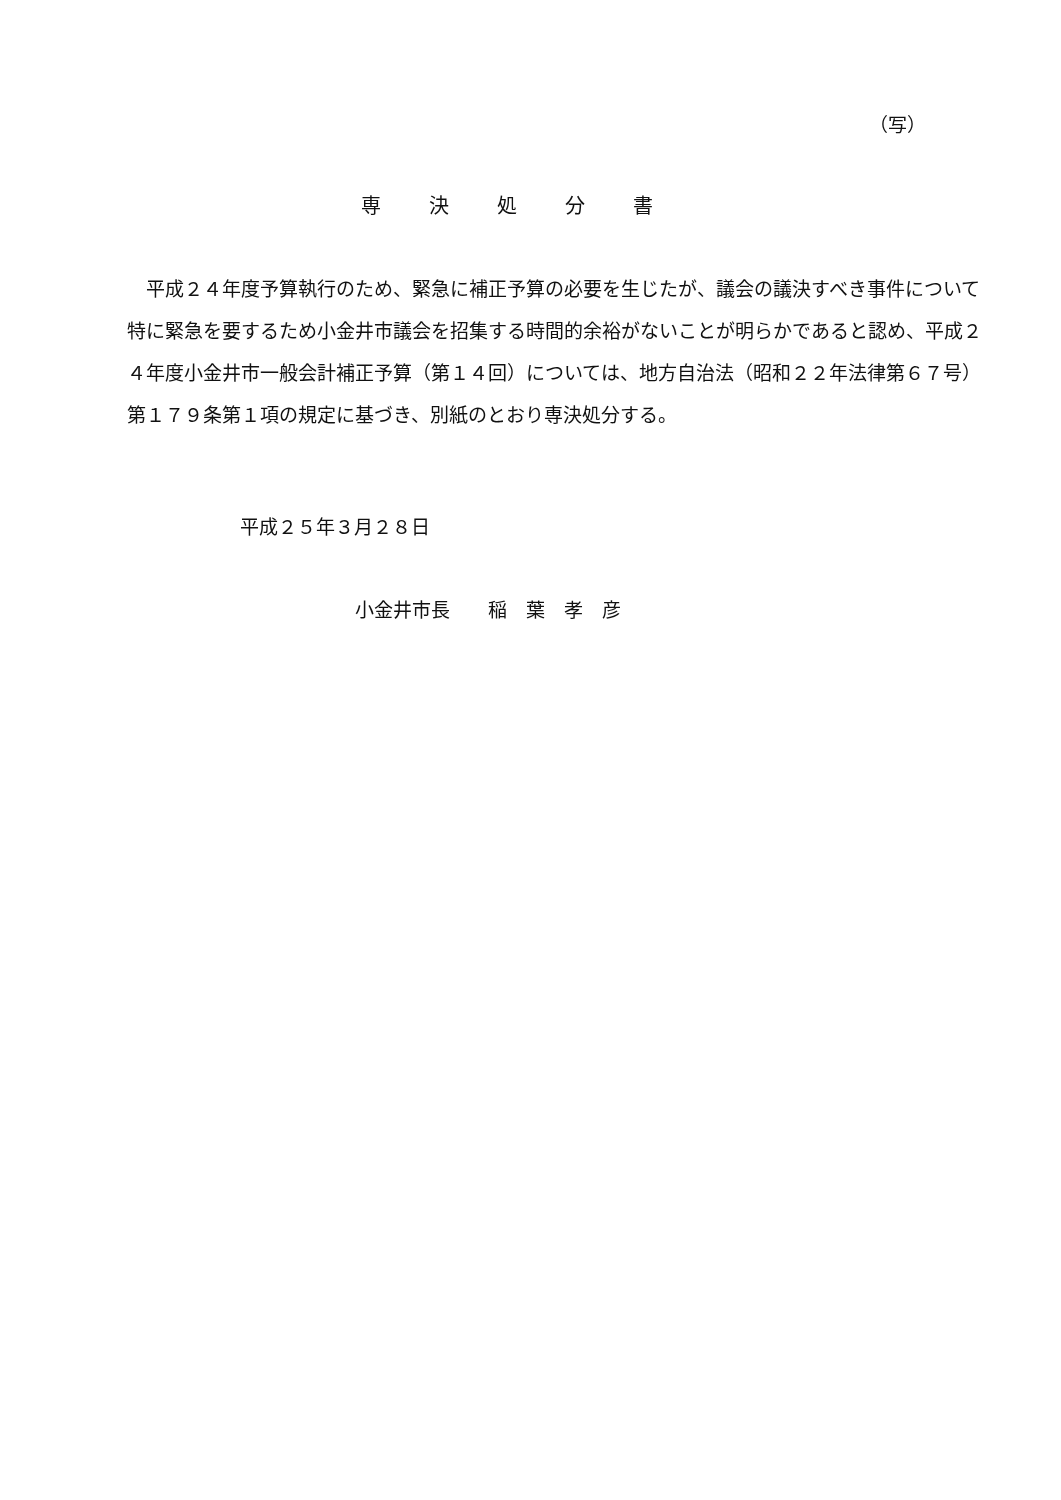（写）
専決処分書
　平成２４年度予算執行のため、緊急に補正予算の必要を生じたが、議会の議決すべき事件について特に緊急を要するため小金井市議会を招集する時間的余裕がないことが明らかであると認め、平成２４年度小金井市一般会計補正予算（第１４回）については、地方自治法（昭和２２年法律第６７号）第１７９条第１項の規定に基づき、別紙のとおり専決処分する。
平成２５年３月２８日
小金井市長　　稲　葉　孝　彦